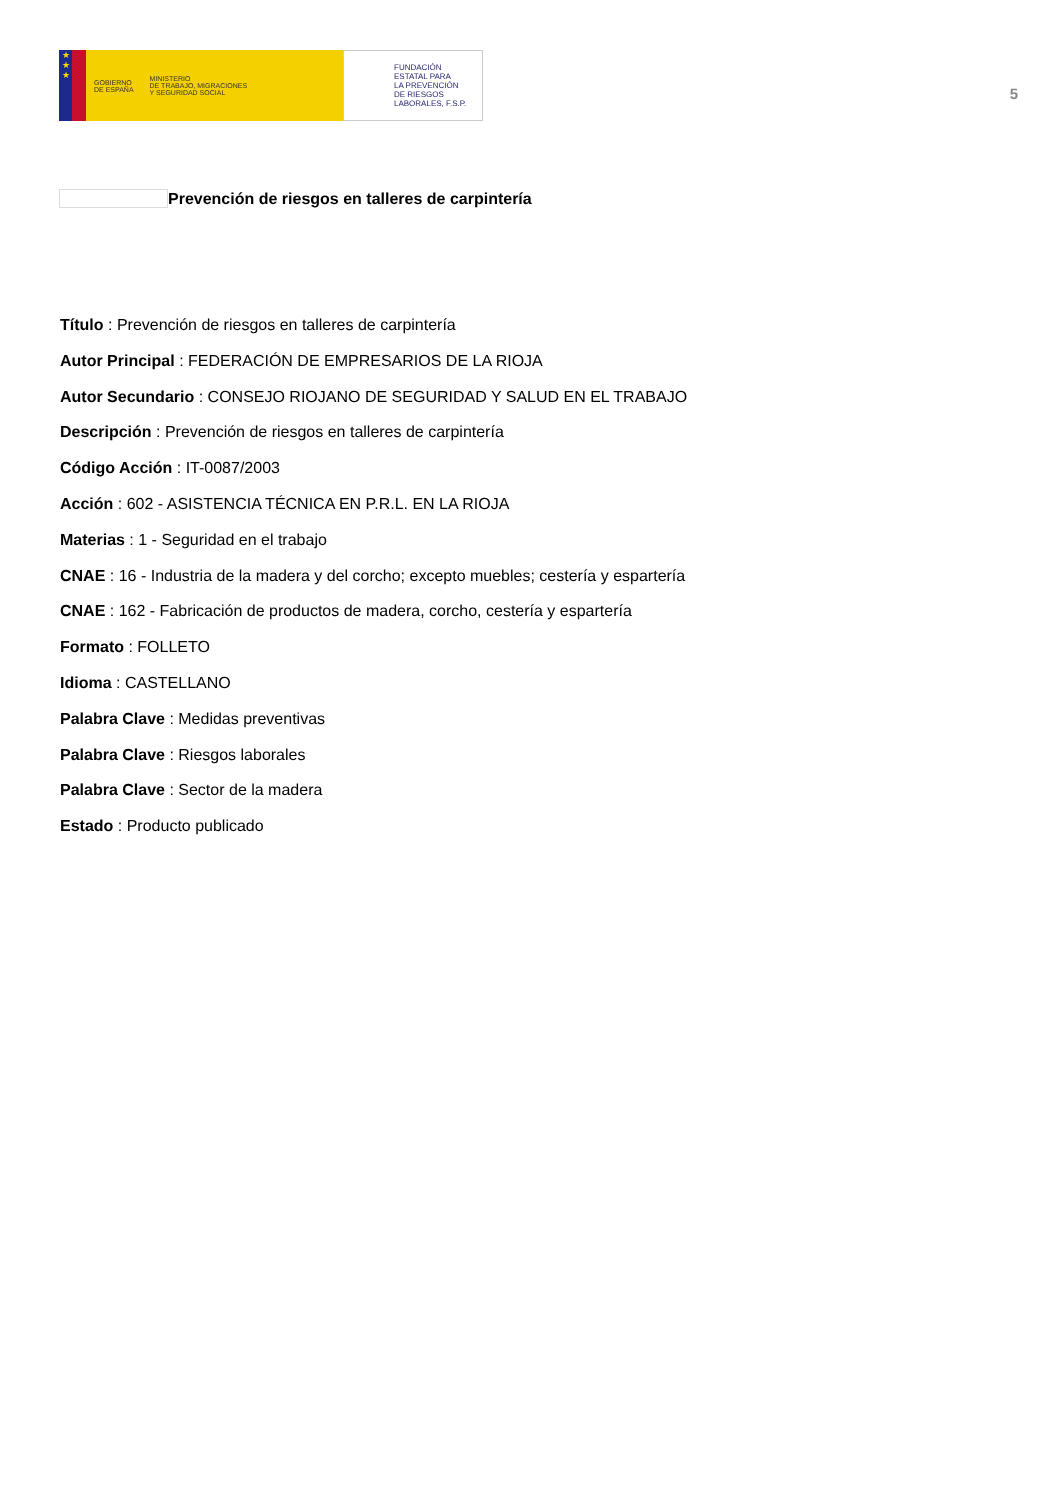★
★
★
GOBIERNO
DE ESPAÑA
MINISTERIO
DE TRABAJO, MIGRACIONES
Y SEGURIDAD SOCIAL
FUNDACIÓN
ESTATAL PARA
LA PREVENCIÓN
DE RIESGOS
LABORALES, F.S.P.
5
Prevención de riesgos en talleres de carpintería
Título : Prevención de riesgos en talleres de carpintería
Autor Principal : FEDERACIÓN DE EMPRESARIOS DE LA RIOJA
Autor Secundario : CONSEJO RIOJANO DE SEGURIDAD Y SALUD EN EL TRABAJO
Descripción : Prevención de riesgos en talleres de carpintería
Código Acción : IT-0087/2003
Acción : 602 - ASISTENCIA TÉCNICA EN P.R.L. EN LA RIOJA
Materias : 1 - Seguridad en el trabajo
CNAE : 16 - Industria de la madera y del corcho; excepto muebles; cestería y espartería
CNAE : 162 - Fabricación de productos de madera, corcho, cestería y espartería
Formato : FOLLETO
Idioma : CASTELLANO
Palabra Clave : Medidas preventivas
Palabra Clave : Riesgos laborales
Palabra Clave : Sector de la madera
Estado : Producto publicado